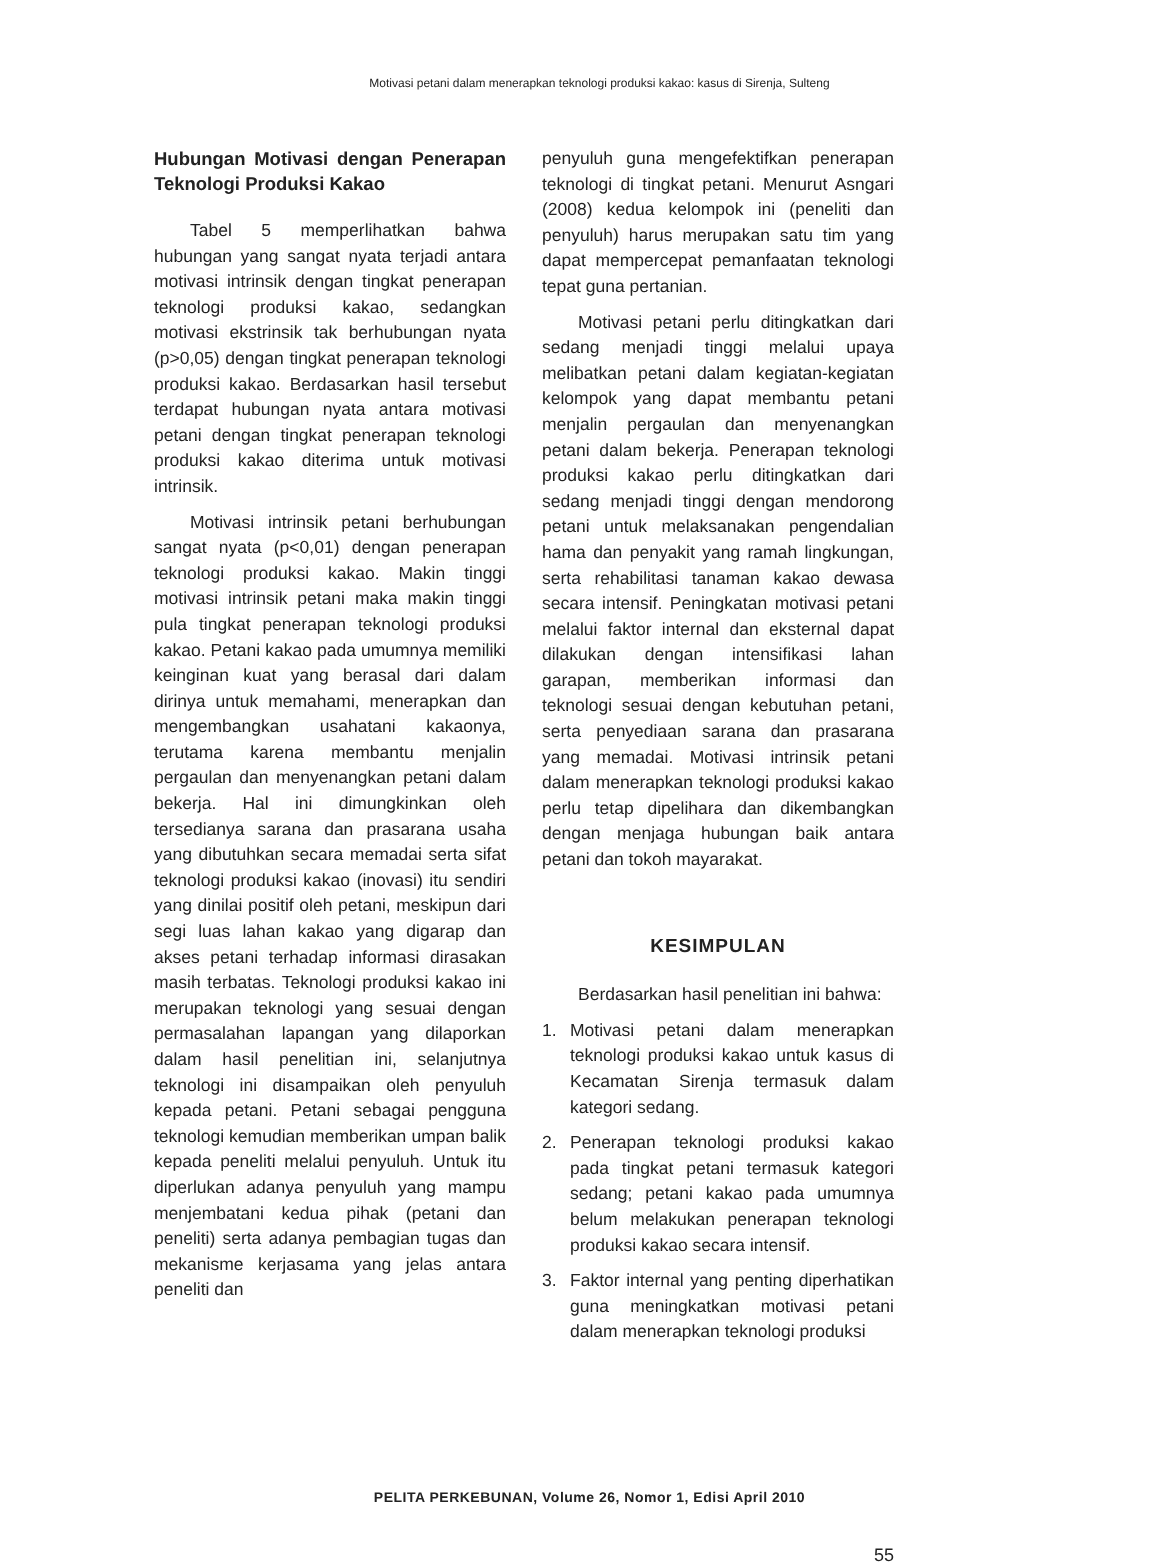Motivasi petani dalam menerapkan teknologi produksi kakao: kasus di Sirenja, Sulteng
Hubungan Motivasi dengan Penerapan Teknologi Produksi Kakao
Tabel 5 memperlihatkan bahwa hubungan yang sangat nyata terjadi antara motivasi intrinsik dengan tingkat penerapan teknologi produksi kakao, sedangkan motivasi ekstrinsik tak berhubungan nyata (p>0,05) dengan tingkat penerapan teknologi produksi kakao. Berdasarkan hasil tersebut terdapat hubungan nyata antara motivasi petani dengan tingkat penerapan teknologi produksi kakao diterima untuk motivasi intrinsik.
Motivasi intrinsik petani berhubungan sangat nyata (p<0,01) dengan penerapan teknologi produksi kakao. Makin tinggi motivasi intrinsik petani maka makin tinggi pula tingkat penerapan teknologi produksi kakao. Petani kakao pada umumnya memiliki keinginan kuat yang berasal dari dalam dirinya untuk memahami, menerapkan dan mengembangkan usahatani kakaonya, terutama karena membantu menjalin pergaulan dan menyenangkan petani dalam bekerja. Hal ini dimungkinkan oleh tersedianya sarana dan prasarana usaha yang dibutuhkan secara memadai serta sifat teknologi produksi kakao (inovasi) itu sendiri yang dinilai positif oleh petani, meskipun dari segi luas lahan kakao yang digarap dan akses petani terhadap informasi dirasakan masih terbatas. Teknologi produksi kakao ini merupakan teknologi yang sesuai dengan permasalahan lapangan yang dilaporkan dalam hasil penelitian ini, selanjutnya teknologi ini disampaikan oleh penyuluh kepada petani. Petani sebagai pengguna teknologi kemudian memberikan umpan balik kepada peneliti melalui penyuluh. Untuk itu diperlukan adanya penyuluh yang mampu menjembatani kedua pihak (petani dan peneliti) serta adanya pembagian tugas dan mekanisme kerjasama yang jelas antara peneliti dan
penyuluh guna mengefektifkan penerapan teknologi di tingkat petani. Menurut Asngari (2008) kedua kelompok ini (peneliti dan penyuluh) harus merupakan satu tim yang dapat mempercepat pemanfaatan teknologi tepat guna pertanian.
Motivasi petani perlu ditingkatkan dari sedang menjadi tinggi melalui upaya melibatkan petani dalam kegiatan-kegiatan kelompok yang dapat membantu petani menjalin pergaulan dan menyenangkan petani dalam bekerja. Penerapan teknologi produksi kakao perlu ditingkatkan dari sedang menjadi tinggi dengan mendorong petani untuk melaksanakan pengendalian hama dan penyakit yang ramah lingkungan, serta rehabilitasi tanaman kakao dewasa secara intensif. Peningkatan motivasi petani melalui faktor internal dan eksternal dapat dilakukan dengan intensifikasi lahan garapan, memberikan informasi dan teknologi sesuai dengan kebutuhan petani, serta penyediaan sarana dan prasarana yang memadai. Motivasi intrinsik petani dalam menerapkan teknologi produksi kakao perlu tetap dipelihara dan dikembangkan dengan menjaga hubungan baik antara petani dan tokoh mayarakat.
KESIMPULAN
Berdasarkan hasil penelitian ini bahwa:
1. Motivasi petani dalam menerapkan teknologi produksi kakao untuk kasus di Kecamatan Sirenja termasuk dalam kategori sedang.
2. Penerapan teknologi produksi kakao pada tingkat petani termasuk kategori sedang; petani kakao pada umumnya belum melakukan penerapan teknologi produksi kakao secara intensif.
3. Faktor internal yang penting diperhatikan guna meningkatkan motivasi petani dalam menerapkan teknologi produksi
PELITA PERKEBUNAN, Volume 26, Nomor 1, Edisi April 2010
55